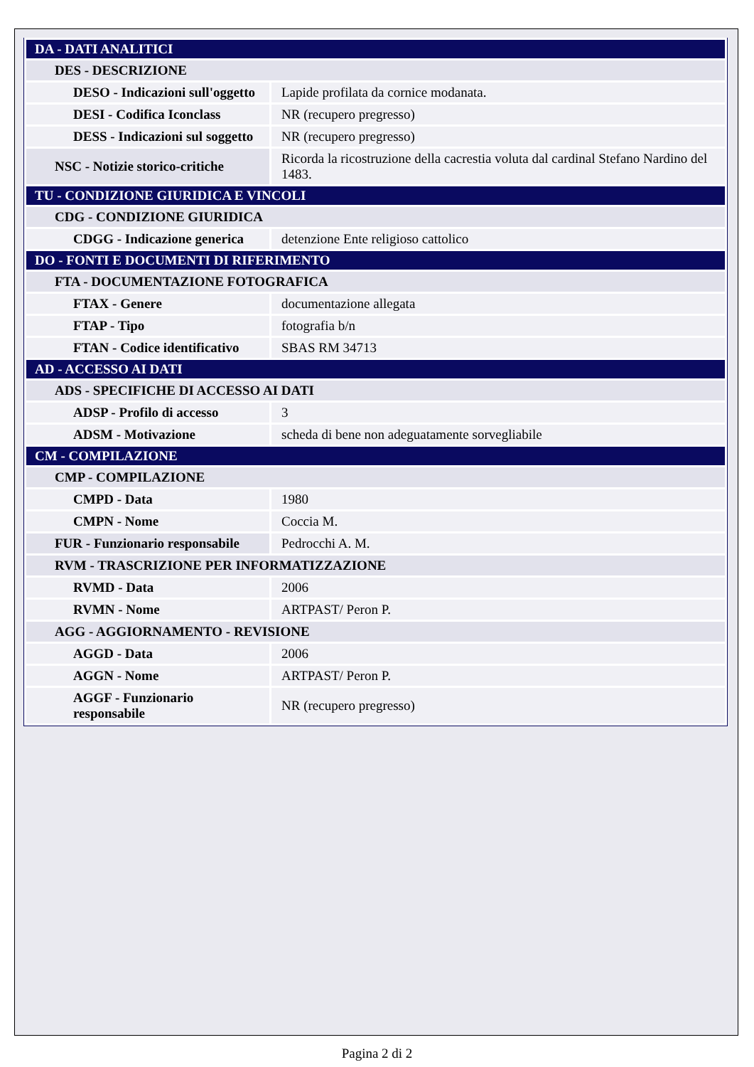| DA - DATI ANALITICI | |
| DES - DESCRIZIONE | |
| DESO - Indicazioni sull'oggetto | Lapide profilata da cornice modanata. |
| DESI - Codifica Iconclass | NR (recupero pregresso) |
| DESS - Indicazioni sul soggetto | NR (recupero pregresso) |
| NSC - Notizie storico-critiche | Ricorda la ricostruzione della cacrestia voluta dal cardinal Stefano Nardino del 1483. |
| TU - CONDIZIONE GIURIDICA E VINCOLI | |
| CDG - CONDIZIONE GIURIDICA | |
| CDGG - Indicazione generica | detenzione Ente religioso cattolico |
| DO - FONTI E DOCUMENTI DI RIFERIMENTO | |
| FTA - DOCUMENTAZIONE FOTOGRAFICA | |
| FTAX - Genere | documentazione allegata |
| FTAP - Tipo | fotografia b/n |
| FTAN - Codice identificativo | SBAS RM 34713 |
| AD - ACCESSO AI DATI | |
| ADS - SPECIFICHE DI ACCESSO AI DATI | |
| ADSP - Profilo di accesso | 3 |
| ADSM - Motivazione | scheda di bene non adeguatamente sorvegliabile |
| CM - COMPILAZIONE | |
| CMP - COMPILAZIONE | |
| CMPD - Data | 1980 |
| CMPN - Nome | Coccia M. |
| FUR - Funzionario responsabile | Pedrocchi A. M. |
| RVM - TRASCRIZIONE PER INFORMATIZZAZIONE | |
| RVMD - Data | 2006 |
| RVMN - Nome | ARTPAST/ Peron P. |
| AGG - AGGIORNAMENTO - REVISIONE | |
| AGGD - Data | 2006 |
| AGGN - Nome | ARTPAST/ Peron P. |
| AGGF - Funzionario responsabile | NR (recupero pregresso) |
Pagina 2 di 2